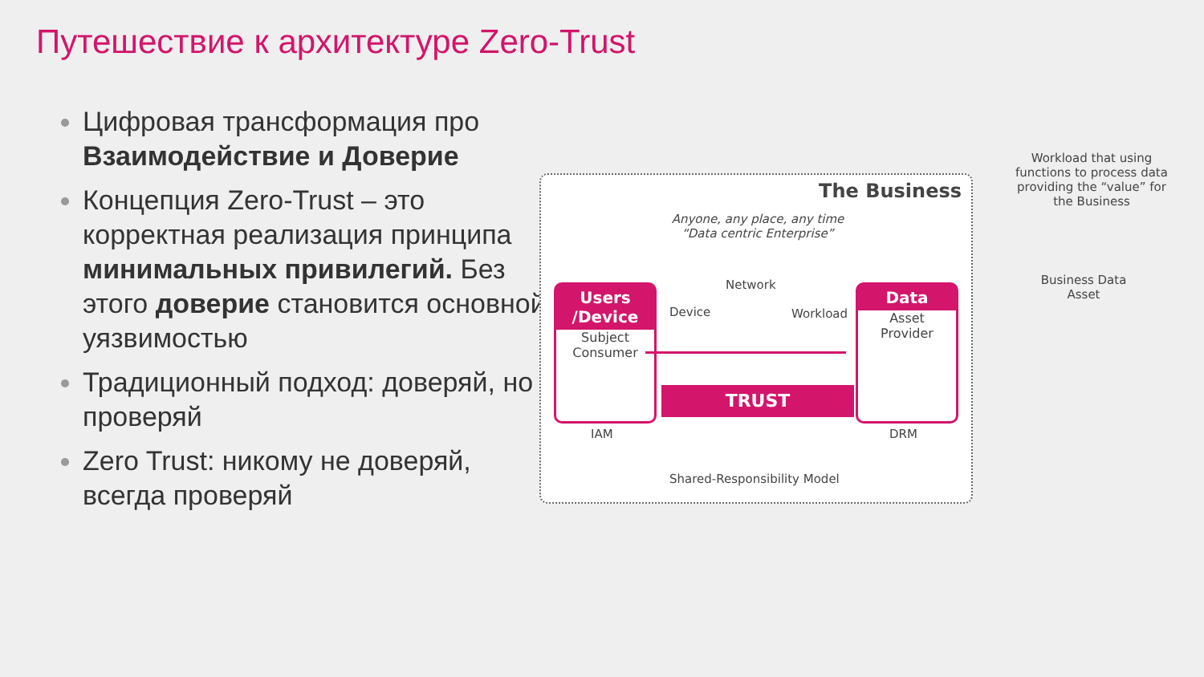Путешествие к архитектуре Zero-Trust
Цифровая трансформация про Взаимодействие и Доверие
Концепция Zero-Trust – это корректная реализация принципа минимальных привилегий. Без этого доверие становится основной уязвимостью
Традиционный подход: доверяй, но проверяй
Zero Trust: никому не доверяй, всегда проверяй
The Business
Anyone, any place, any time
“Data centric Enterprise”
Users
/Device
Subject
Consumer
Device
Network
Workload
TRUST
Data
Asset
Provider
IAM DRM
Shared-Responsibility Model
Workload that using functions to process data providing the “value” for the Business
Business Data Asset